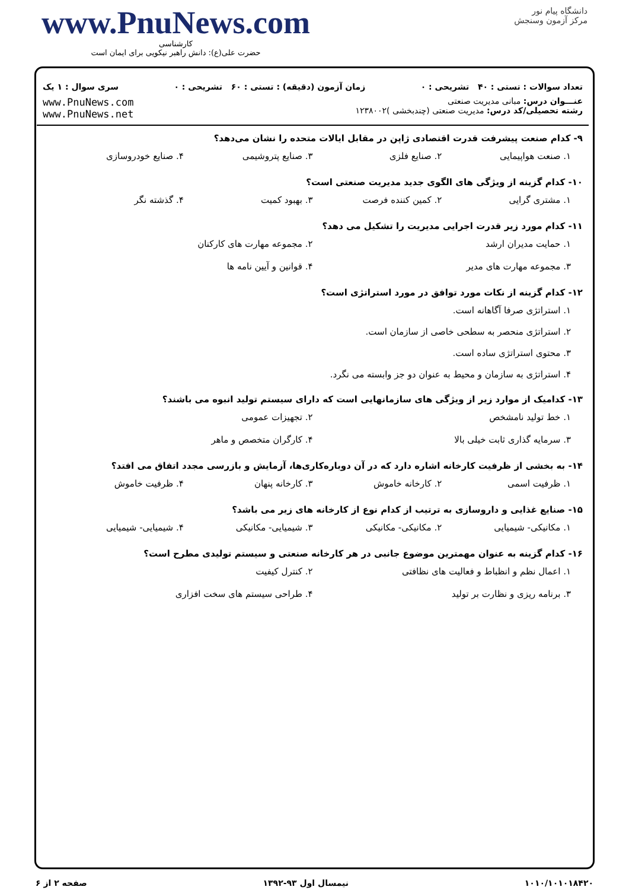www.PnuNews.com
کارشناسی
حضرت علی(ع): دانش راهبر نیکویی برای ایمان است
دانشگاه پیام نور
مرکز آزمون وسنجش
تعداد سوالات : تستی : ۴۰ تشریحی : ۰ زمان آزمون (دقیقه) : تستی : ۶۰ تشریحی : ۰ سری سوال : ۱ یک
عنـــوان درس: مبانی مدیریت صنعتی
رشته تحصیلی/کد درس: مدیریت صنعتی (چندبخشی )۱۲۳۸۰۰۲
www.PnuNews.com
www.PnuNews.net
۹- کدام صنعت پیشرفت قدرت اقتصادی ژاپن در مقابل ایالات متحده را نشان می‌دهد؟
۱. صنعت هواپیمایی ۲. صنایع فلزی ۳. صنایع پتروشیمی ۴. صنایع خودروسازی
۱۰- کدام گزینه از ویژگی های الگوی جدید مدیریت صنعتی است؟
۱. مشتری گرایی ۲. کمین کننده فرصت ۳. بهبود کمیت ۴. گذشته نگر
۱۱- کدام مورد زیر قدرت اجرایی مدیریت را تشکیل می دهد؟
۱. حمایت مدیران ارشد ۲. مجموعه مهارت های کارکنان
۳. مجموعه مهارت های مدیر ۴. قوانین و آیین نامه ها
۱۲- کدام گزینه از نکات مورد توافق در مورد استراتژی است؟
۱. استراتژی صرفا آگاهانه است.
۲. استراتژی منحصر به سطحی خاصی از سازمان است.
۳. محتوی استراتژی ساده است.
۴. استراتژی به سازمان و محیط به عنوان دو جز وابسته می نگرد.
۱۳- کدامیک از موارد زیر از ویژگی های سازمانهایی است که دارای سیستم تولید انبوه می باشند؟
۱. خط تولید نامشخص ۲. تجهیزات عمومی
۳. سرمایه گذاری ثابت خیلی بالا ۴. کارگران متخصص و ماهر
۱۴- به بخشی از ظرفیت کارخانه اشاره دارد که در آن دوباره‌کاری‌ها، آزمایش و بازرسی مجدد اتفاق می افتد؟
۱. ظرفیت اسمی ۲. کارخانه خاموش ۳. کارخانه پنهان ۴. ظرفیت خاموش
۱۵- صنایع غذایی و داروسازی به ترتیب از کدام نوع از کارخانه های زیر می باشد؟
۱. مکانیکی- شیمیایی ۲. مکانیکی- مکانیکی ۳. شیمیایی- مکانیکی ۴. شیمیایی- شیمیایی
۱۶- کدام گزینه به عنوان مهمترین موضوع جانبی در هر کارخانه صنعتی و سیستم تولیدی مطرح است؟
۱. اعمال نظم و انظباط و فعالیت های نظافتی ۲. کنترل کیفیت
۳. برنامه ریزی و نظارت بر تولید ۴. طراحی سیستم های سخت افزاری
۱۰۱۰/۱۰۱۰۱۸۴۲۰ نیمسال اول ۹۳-۱۳۹۲ صفحه ۲ از ۶